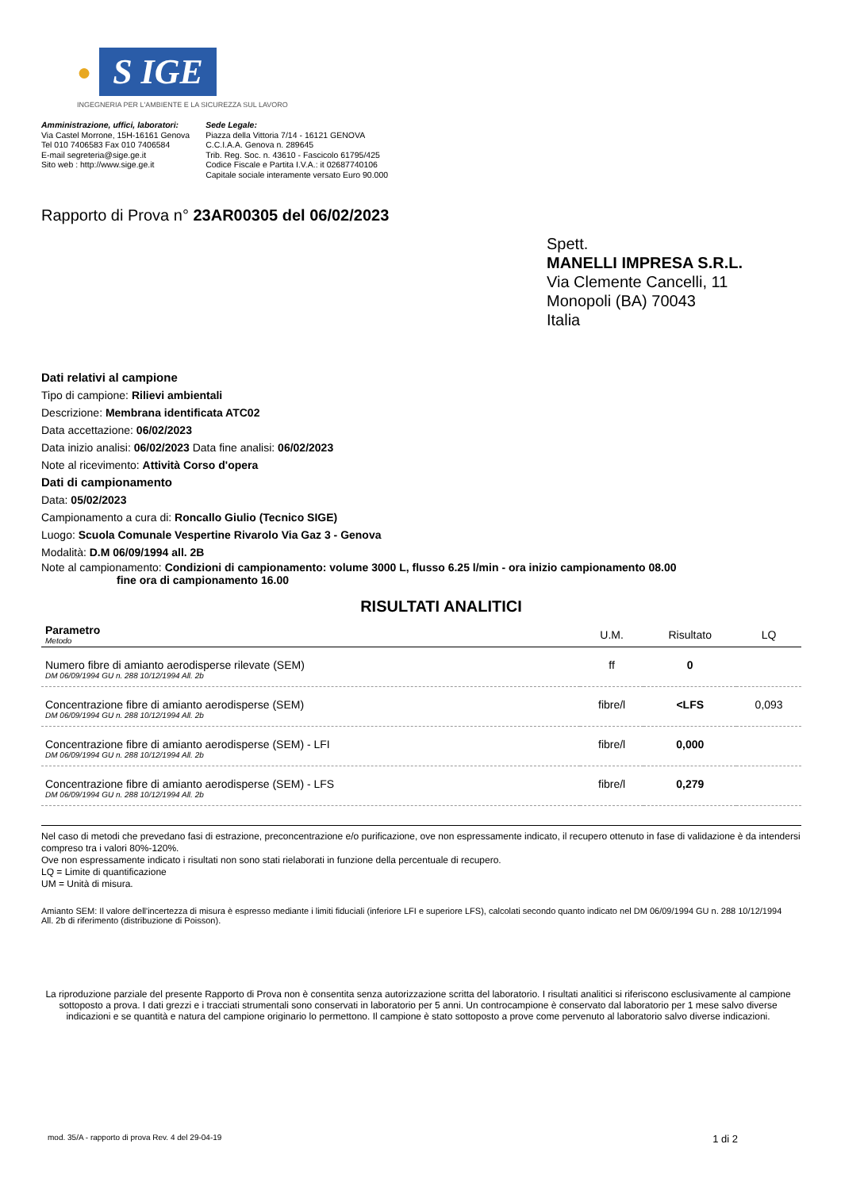● S IGE
INGEGNERIA PER L'AMBIENTE E LA SICUREZZA SUL LAVORO
Amministrazione, uffici, laboratori:
Via Castel Morrone, 15H-16161 Genova
Tel 010 7406583 Fax 010 7406584
E-mail segreteria@sige.ge.it
Sito web : http://www.sige.ge.it
Sede Legale:
Piazza della Vittoria 7/14 - 16121 GENOVA
C.C.I.A.A. Genova n. 289645
Trib. Reg. Soc. n. 43610 - Fascicolo 61795/425
Codice Fiscale e Partita I.V.A.: it 02687740106
Capitale sociale interamente versato Euro 90.000
Rapporto di Prova n° 23AR00305 del 06/02/2023
Spett.
MANELLI IMPRESA S.R.L.
Via Clemente Cancelli, 11
Monopoli (BA) 70043
Italia
Dati relativi al campione
Tipo di campione: Rilievi ambientali
Descrizione: Membrana identificata ATC02
Data accettazione: 06/02/2023
Data inizio analisi: 06/02/2023 Data fine analisi: 06/02/2023
Note al ricevimento: Attività Corso d'opera
Dati di campionamento
Data: 05/02/2023
Campionamento a cura di: Roncallo Giulio (Tecnico SIGE)
Luogo: Scuola Comunale Vespertine Rivarolo Via Gaz 3 - Genova
Modalità: D.M 06/09/1994 all. 2B
Note al campionamento: Condizioni di campionamento: volume 3000 L, flusso 6.25 l/min - ora inizio campionamento 08.00
fine ora di campionamento 16.00
RISULTATI ANALITICI
| Parametro Metodo | U.M. | Risultato | LQ |
| --- | --- | --- | --- |
| Numero fibre di amianto aerodisperse rilevate (SEM) DM 06/09/1994 GU n. 288 10/12/1994 All. 2b | ff | 0 | |
| Concentrazione fibre di amianto aerodisperse (SEM) DM 06/09/1994 GU n. 288 10/12/1994 All. 2b | fibre/l | <LFS | 0,093 |
| Concentrazione fibre di amianto aerodisperse (SEM) - LFI DM 06/09/1994 GU n. 288 10/12/1994 All. 2b | fibre/l | 0,000 | |
| Concentrazione fibre di amianto aerodisperse (SEM) - LFS DM 06/09/1994 GU n. 288 10/12/1994 All. 2b | fibre/l | 0,279 | |
Nel caso di metodi che prevedano fasi di estrazione, preconcentrazione e/o purificazione, ove non espressamente indicato, il recupero ottenuto in fase di validazione è da intendersi compreso tra i valori 80%-120%.
Ove non espressamente indicato i risultati non sono stati rielaborati in funzione della percentuale di recupero.
LQ = Limite di quantificazione
UM = Unità di misura.
Amianto SEM: Il valore dell'incertezza di misura è espresso mediante i limiti fiduciali (inferiore LFI e superiore LFS), calcolati secondo quanto indicato nel DM 06/09/1994 GU n. 288 10/12/1994 All. 2b di riferimento (distribuzione di Poisson).
La riproduzione parziale del presente Rapporto di Prova non è consentita senza autorizzazione scritta del laboratorio. I risultati analitici si riferiscono esclusivamente al campione sottoposto a prova. I dati grezzi e i tracciati strumentali sono conservati in laboratorio per 5 anni. Un controcampione è conservato dal laboratorio per 1 mese salvo diverse indicazioni e se quantità e natura del campione originario lo permettono. Il campione è stato sottoposto a prove come pervenuto al laboratorio salvo diverse indicazioni.
mod. 35/A - rapporto di prova Rev. 4 del 29-04-19 1 di 2